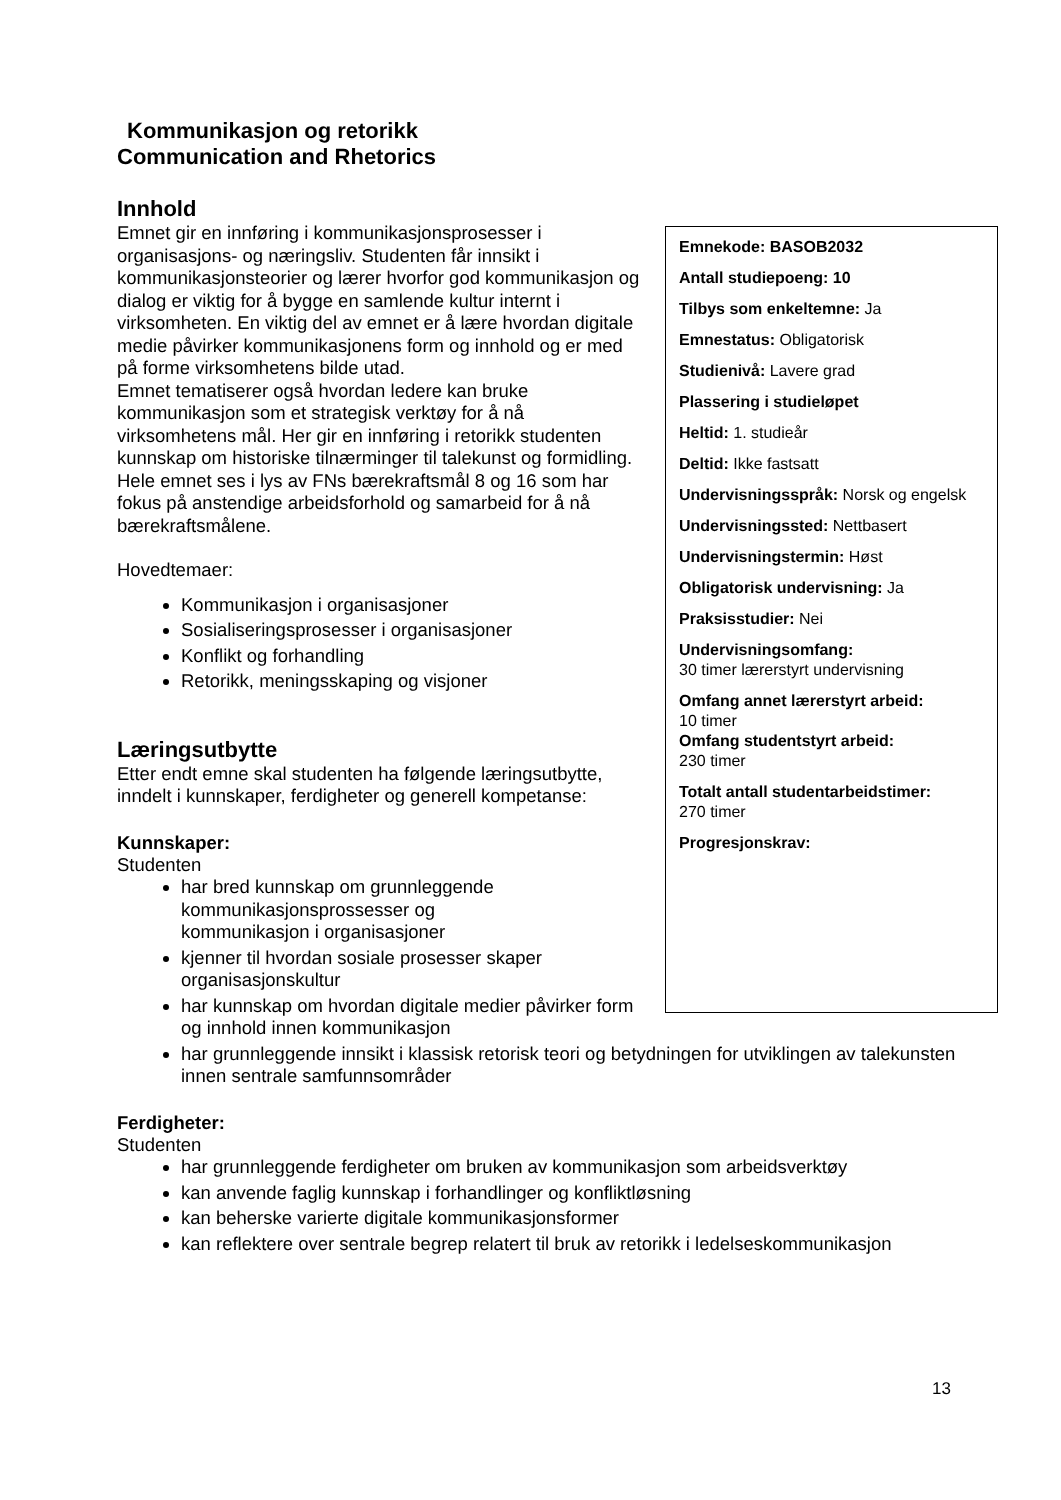Kommunikasjon og retorikk
Communication and Rhetorics
Innhold
Emnekode: BASOB2032
Antall studiepoeng: 10
Tilbys som enkeltemne: Ja
Emnestatus: Obligatorisk
Studienivå: Lavere grad
Plassering i studieløpet
Heltid: 1. studieår
Deltid: Ikke fastsatt
Undervisningsspråk: Norsk og engelsk
Undervisningssted: Nettbasert
Undervisningstermin: Høst
Obligatorisk undervisning: Ja
Praksisstudier: Nei
Undervisningsomfang:
30 timer lærerstyrt undervisning
Omfang annet lærerstyrt arbeid:
10 timer
Omfang studentstyrt arbeid:
230 timer
Totalt antall studentarbeidstimer:
270 timer
Progresjonskrav:
Emnet gir en innføring i kommunikasjonsprosesser i organisasjons- og næringsliv. Studenten får innsikt i kommunikasjonsteorier og lærer hvorfor god kommunikasjon og dialog er viktig for å bygge en samlende kultur internt i virksomheten. En viktig del av emnet er å lære hvordan digitale medie påvirker kommunikasjonens form og innhold og er med på forme virksomhetens bilde utad.
Emnet tematiserer også hvordan ledere kan bruke kommunikasjon som et strategisk verktøy for å nå virksomhetens mål. Her gir en innføring i retorikk studenten kunnskap om historiske tilnærminger til talekunst og formidling.
Hele emnet ses i lys av FNs bærekraftsmål 8 og 16 som har fokus på anstendige arbeidsforhold og samarbeid for å nå bærekraftsmålene.
Hovedtemaer:
Kommunikasjon i organisasjoner
Sosialiseringsprosesser i organisasjoner
Konflikt og forhandling
Retorikk, meningsskaping og visjoner
Læringsutbytte
Etter endt emne skal studenten ha følgende læringsutbytte, inndelt i kunnskaper, ferdigheter og generell kompetanse:
Kunnskaper:
Studenten
har bred kunnskap om grunnleggende
kommunikasjonsprossesser og
kommunikasjon i organisasjoner
kjenner til hvordan sosiale prosesser skaper organisasjonskultur
har kunnskap om hvordan digitale medier påvirker form og innhold innen kommunikasjon
har grunnleggende innsikt i klassisk retorisk teori og betydningen for utviklingen av talekunsten innen sentrale samfunnsområder
Ferdigheter:
Studenten
har grunnleggende ferdigheter om bruken av kommunikasjon som arbeidsverktøy
kan anvende faglig kunnskap i forhandlinger og konfliktløsning
kan beherske varierte digitale kommunikasjonsformer
kan reflektere over sentrale begrep relatert til bruk av retorikk i ledelseskommunikasjon
13